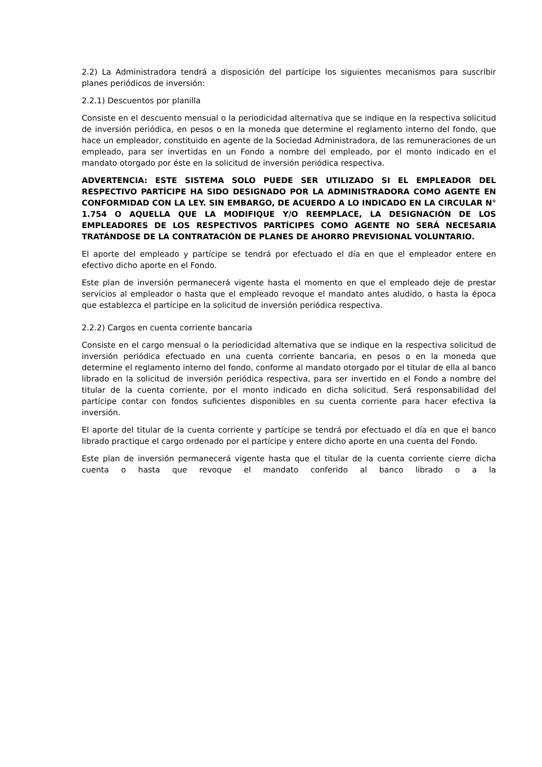2.2) La Administradora tendrá a disposición del partícipe los siguientes mecanismos para suscribir planes periódicos de inversión:
2.2.1) Descuentos por planilla
Consiste en el descuento mensual o la periodicidad alternativa que se indique en la respectiva solicitud de inversión periódica, en pesos o en la moneda que determine el reglamento interno del fondo, que hace un empleador, constituido en agente de la Sociedad Administradora, de las remuneraciones de un empleado, para ser invertidas en un Fondo a nombre del empleado, por el monto indicado en el mandato otorgado por éste en la solicitud de inversión periódica respectiva.
ADVERTENCIA: ESTE SISTEMA SOLO PUEDE SER UTILIZADO SI EL EMPLEADOR DEL RESPECTIVO PARTÍCIPE HA SIDO DESIGNADO POR LA ADMINISTRADORA COMO AGENTE EN CONFORMIDAD CON LA LEY. SIN EMBARGO, DE ACUERDO A LO INDICADO EN LA CIRCULAR N° 1.754 O AQUELLA QUE LA MODIFIQUE Y/O REEMPLACE, LA DESIGNACIÓN DE LOS EMPLEADORES DE LOS RESPECTIVOS PARTÍCIPES COMO AGENTE NO SERÁ NECESARIA TRATÁNDOSE DE LA CONTRATACIÓN DE PLANES DE AHORRO PREVISIONAL VOLUNTARIO.
El aporte del empleado y partícipe se tendrá por efectuado el día en que el empleador entere en efectivo dicho aporte en el Fondo.
Este plan de inversión permanecerá vigente hasta el momento en que el empleado deje de prestar servicios al empleador o hasta que el empleado revoque el mandato antes aludido, o hasta la época que establezca el partícipe en la solicitud de inversión periódica respectiva.
2.2.2) Cargos en cuenta corriente bancaria
Consiste en el cargo mensual o la periodicidad alternativa que se indique en la respectiva solicitud de inversión periódica efectuado en una cuenta corriente bancaria, en pesos o en la moneda que determine el reglamento interno del fondo, conforme al mandato otorgado por el titular de ella al banco librado en la solicitud de inversión periódica respectiva, para ser invertido en el Fondo a nombre del titular de la cuenta corriente, por el monto indicado en dicha solicitud. Será responsabilidad del partícipe contar con fondos suficientes disponibles en su cuenta corriente para hacer efectiva la inversión.
El aporte del titular de la cuenta corriente y partícipe se tendrá por efectuado el día en que el banco librado practique el cargo ordenado por el partícipe y entere dicho aporte en una cuenta del Fondo.
Este plan de inversión permanecerá vigente hasta que el titular de la cuenta corriente cierre dicha cuenta o hasta que revoque el mandato conferido al banco librado o a la